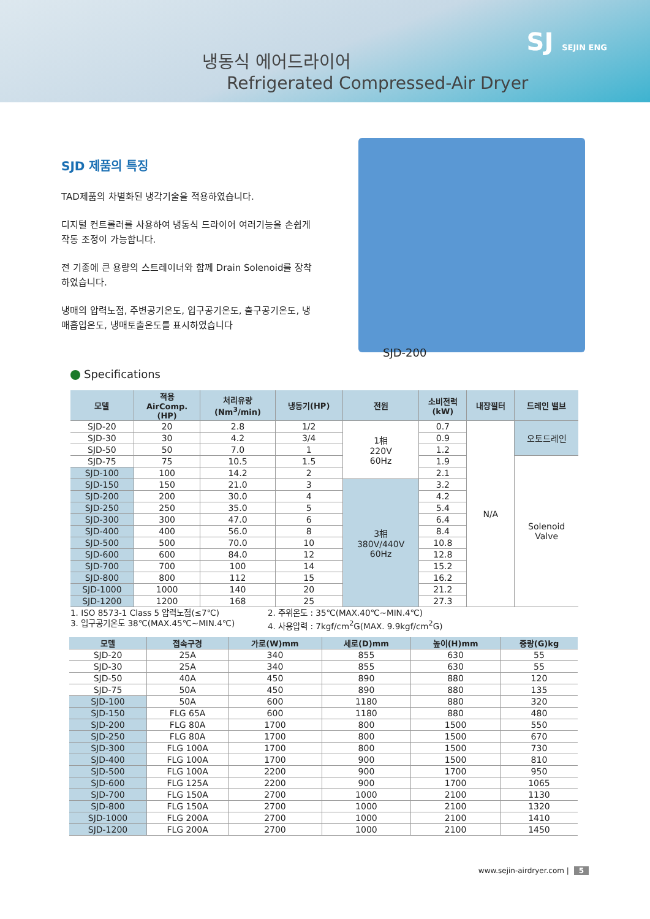냉동식 에어드라이어
Refrigerated Compressed-Air Dryer
SJ SEJIN ENG
SJD 제품의 특징
TAD제품의 차별화된 냉각기술을 적용하였습니다.
디지털 컨트롤러를 사용하여 냉동식 드라이어 여러기능을 손쉽게 작동 조정이 가능합니다.
전 기종에 큰 용량의 스트레이너와 함께 Drain Solenoid를 장착하였습니다.
냉매의 압력노점, 주변공기온도, 입구공기온도, 출구공기온도, 냉매흡입온도, 냉매토출온도를 표시하였습니다
SJD-200
Specifications
| 모델 | 적용 AirComp. (HP) | 처리유량 (Nm<sup>3</sup>/min) | 냉동기(HP) | 전원 | 소비전력 (kW) | 내장필터 | 드레인 밸브 |
| --- | --- | --- | --- | --- | --- | --- | --- |
| SJD-20 | 20 | 2.8 | 1/2 | 1相 220V 60Hz | 0.7 | N/A | 오토드레인 |
| SJD-30 | 30 | 4.2 | 3/4 | | 0.9 | | |
| SJD-50 | 50 | 7.0 | 1 | | 1.2 | | |
| SJD-75 | 75 | 10.5 | 1.5 | | 1.9 | | Solenoid Valve |
| SJD-100 | 100 | 14.2 | 2 | | 2.1 | | |
| SJD-150 | 150 | 21.0 | 3 | 3相 380V/440V 60Hz | 3.2 | | |
| SJD-200 | 200 | 30.0 | 4 | | 4.2 | | |
| SJD-250 | 250 | 35.0 | 5 | | 5.4 | | |
| SJD-300 | 300 | 47.0 | 6 | | 6.4 | | |
| SJD-400 | 400 | 56.0 | 8 | | 8.4 | | |
| SJD-500 | 500 | 70.0 | 10 | | 10.8 | | |
| SJD-600 | 600 | 84.0 | 12 | | 12.8 | | |
| SJD-700 | 700 | 100 | 14 | | 15.2 | | |
| SJD-800 | 800 | 112 | 15 | | 16.2 | | |
| SJD-1000 | 1000 | 140 | 20 | | 21.2 | | |
| SJD-1200 | 1200 | 168 | 25 | | 27.3 | | |
1. ISO 8573-1 Class 5 압력노점(≤7℃)
2. 주위온도 : 35℃(MAX.40℃~MIN.4℃)
3. 입구공기온도 38℃(MAX.45℃~MIN.4℃)
4. 사용압력 : 7kgf/cm<sup>2</sup>G(MAX. 9.9kgf/cm<sup>2</sup>G)
| 모델 | 접속구경 | 가로(W)mm | 세로(D)mm | 높이(H)mm | 중량(G)kg |
| --- | --- | --- | --- | --- | --- |
| SJD-20 | 25A | 340 | 855 | 630 | 55 |
| SJD-30 | 25A | 340 | 855 | 630 | 55 |
| SJD-50 | 40A | 450 | 890 | 880 | 120 |
| SJD-75 | 50A | 450 | 890 | 880 | 135 |
| SJD-100 | 50A | 600 | 1180 | 880 | 320 |
| SJD-150 | FLG 65A | 600 | 1180 | 880 | 480 |
| SJD-200 | FLG 80A | 1700 | 800 | 1500 | 550 |
| SJD-250 | FLG 80A | 1700 | 800 | 1500 | 670 |
| SJD-300 | FLG 100A | 1700 | 800 | 1500 | 730 |
| SJD-400 | FLG 100A | 1700 | 900 | 1500 | 810 |
| SJD-500 | FLG 100A | 2200 | 900 | 1700 | 950 |
| SJD-600 | FLG 125A | 2200 | 900 | 1700 | 1065 |
| SJD-700 | FLG 150A | 2700 | 1000 | 2100 | 1130 |
| SJD-800 | FLG 150A | 2700 | 1000 | 2100 | 1320 |
| SJD-1000 | FLG 200A | 2700 | 1000 | 2100 | 1410 |
| SJD-1200 | FLG 200A | 2700 | 1000 | 2100 | 1450 |
www.sejin-airdryer.com | 5